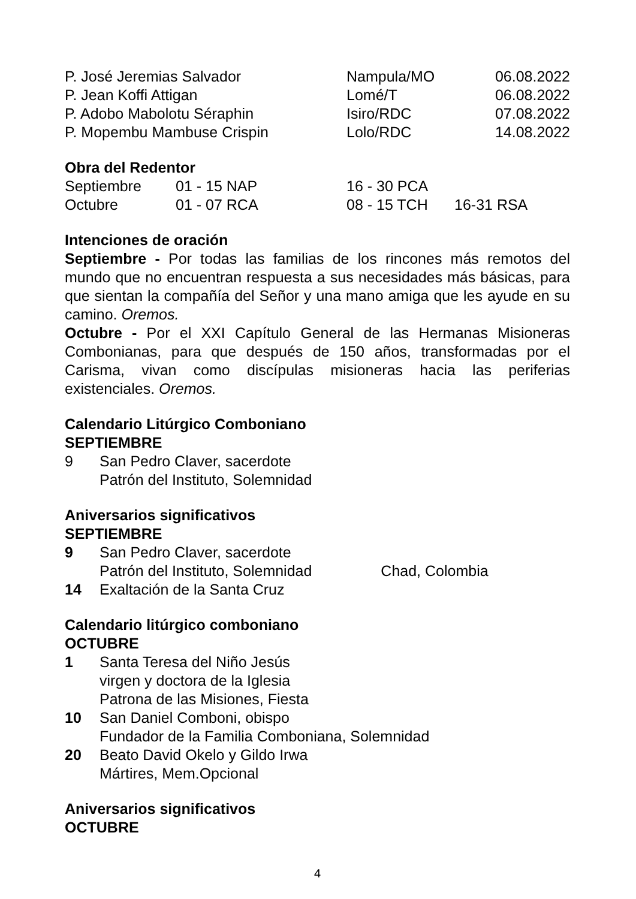| P. José Jeremias Salvador | Nampula/MO | 06.08.2022 |
| P. Jean Koffi Attigan | Lomé/T | 06.08.2022 |
| P. Adobo Mabolotu Séraphin | Isiro/RDC | 07.08.2022 |
| P. Mopembu Mambuse Crispin | Lolo/RDC | 14.08.2022 |
Obra del Redentor
| Septiembre | 01 - 15 NAP | 16 - 30 PCA | |
| Octubre | 01 - 07 RCA | 08 - 15 TCH | 16-31 RSA |
Intenciones de oración
Septiembre - Por todas las familias de los rincones más remotos del mundo que no encuentran respuesta a sus necesidades más básicas, para que sientan la compañía del Señor y una mano amiga que les ayude en su camino. Oremos.
Octubre - Por el XXI Capítulo General de las Hermanas Misioneras Combonianas, para que después de 150 años, transformadas por el Carisma, vivan como discípulas misioneras hacia las periferias existenciales. Oremos.
Calendario Litúrgico Comboniano
SEPTIEMBRE
9 San Pedro Claver, sacerdote
Patrón del Instituto, Solemnidad
Aniversarios significativos
SEPTIEMBRE
9 San Pedro Claver, sacerdote
Patrón del Instituto, Solemnidad Chad, Colombia
14 Exaltación de la Santa Cruz
Calendario litúrgico comboniano
OCTUBRE
1 Santa Teresa del Niño Jesús
virgen y doctora de la Iglesia
Patrona de las Misiones, Fiesta
10 San Daniel Comboni, obispo
Fundador de la Familia Comboniana, Solemnidad
20 Beato David Okelo y Gildo Irwa
Mártires, Mem.Opcional
Aniversarios significativos
OCTUBRE
4